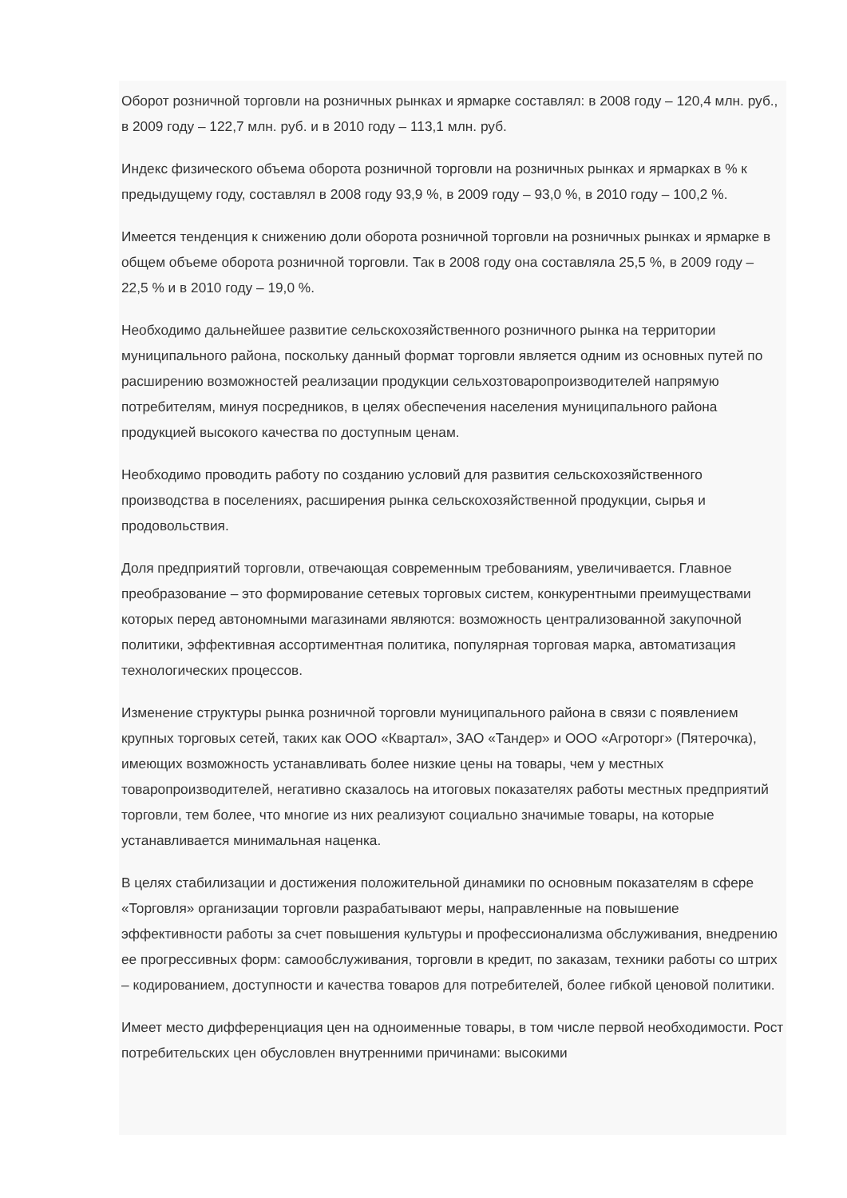Оборот розничной торговли на розничных рынках и ярмарке составлял: в 2008 году – 120,4 млн. руб., в 2009 году – 122,7 млн. руб. и в 2010 году – 113,1 млн. руб.
Индекс физического объема оборота розничной торговли на розничных рынках и ярмарках в % к предыдущему году, составлял в 2008 году 93,9 %, в 2009 году – 93,0 %, в 2010 году – 100,2 %.
Имеется тенденция к снижению доли оборота розничной торговли на розничных рынках и ярмарке в общем объеме оборота розничной торговли. Так в 2008 году она составляла 25,5 %, в 2009 году – 22,5 % и в 2010 году – 19,0 %.
Необходимо дальнейшее развитие сельскохозяйственного розничного рынка на территории муниципального района, поскольку данный формат торговли является одним из основных путей по расширению возможностей реализации продукции сельхозтоваропроизводителей напрямую потребителям, минуя посредников, в целях обеспечения населения муниципального района продукцией высокого качества по доступным ценам.
Необходимо проводить работу по созданию условий для развития сельскохозяйственного производства в поселениях, расширения рынка сельскохозяйственной продукции, сырья и продовольствия.
Доля предприятий торговли, отвечающая современным требованиям, увеличивается. Главное преобразование – это формирование сетевых торговых систем, конкурентными преимуществами которых перед автономными магазинами являются: возможность централизованной закупочной политики, эффективная ассортиментная политика, популярная торговая марка, автоматизация технологических процессов.
Изменение структуры рынка розничной торговли муниципального района в связи с появлением крупных торговых сетей, таких как ООО «Квартал», ЗАО «Тандер» и ООО «Агроторг» (Пятерочка), имеющих возможность устанавливать более низкие цены на товары, чем у местных товаропроизводителей, негативно сказалось на итоговых показателях работы местных предприятий торговли, тем более, что многие из них реализуют социально значимые товары, на которые устанавливается минимальная наценка.
В целях стабилизации и достижения положительной динамики по основным показателям в сфере «Торговля» организации торговли разрабатывают меры, направленные на повышение эффективности работы за счет повышения культуры и профессионализма обслуживания, внедрению ее прогрессивных форм: самообслуживания, торговли в кредит, по заказам, техники работы со штрих – кодированием, доступности и качества товаров для потребителей, более гибкой ценовой политики.
Имеет место дифференциация цен на одноименные товары, в том числе первой необходимости. Рост потребительских цен обусловлен внутренними причинами: высокими